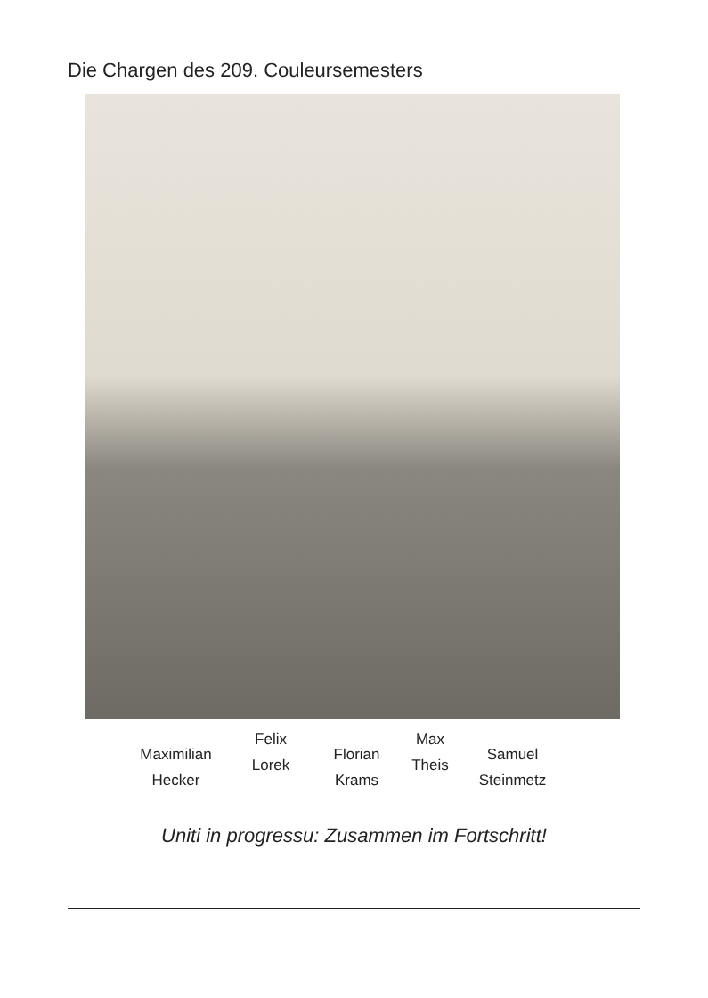Die Chargen des 209. Couleursemesters
Maximilian
Hecker
Felix
Lorek
Florian
Krams
Max
Theis
Samuel
Steinmetz
Uniti in progressu: Zusammen im Fortschritt!